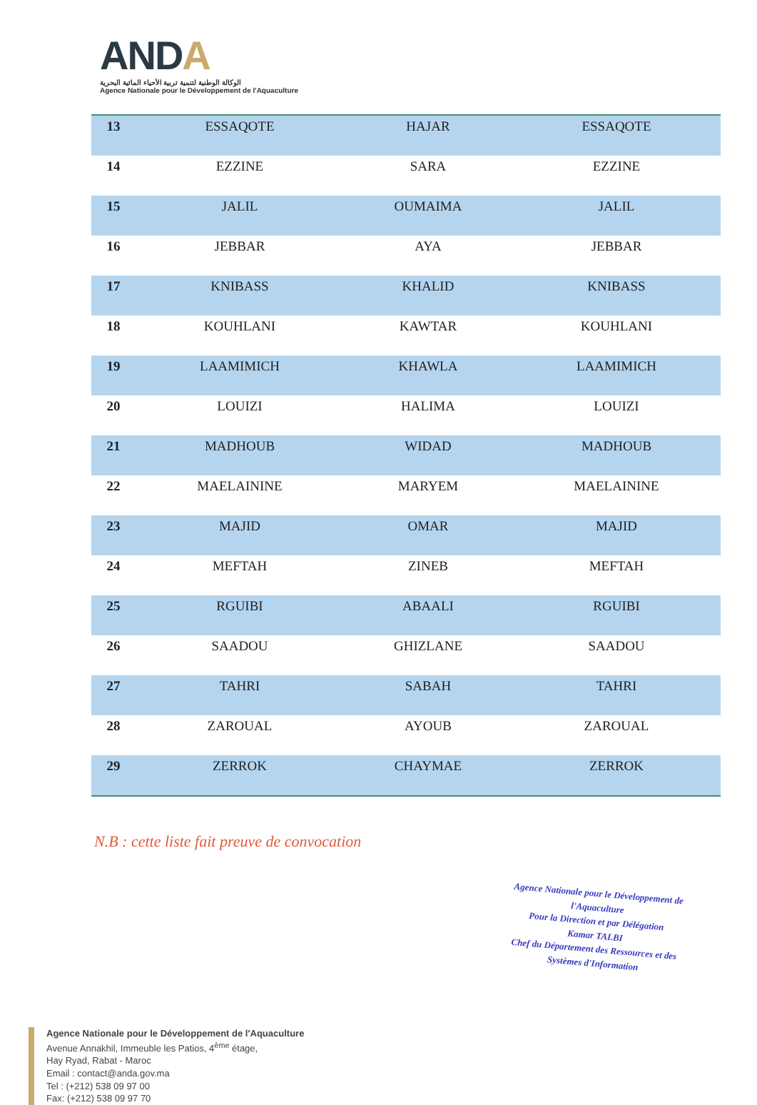ANDA
الوكالة الوطنية لتنمية تربية الأحياء المائية البحرية
Agence Nationale pour le Développement de l'Aquaculture
| 13 | ESSAQOTE | HAJAR | ESSAQOTE |
| 14 | EZZINE | SARA | EZZINE |
| 15 | JALIL | OUMAIMA | JALIL |
| 16 | JEBBAR | AYA | JEBBAR |
| 17 | KNIBASS | KHALID | KNIBASS |
| 18 | KOUHLANI | KAWTAR | KOUHLANI |
| 19 | LAAMIMICH | KHAWLA | LAAMIMICH |
| 20 | LOUIZI | HALIMA | LOUIZI |
| 21 | MADHOUB | WIDAD | MADHOUB |
| 22 | MAELAININE | MARYEM | MAELAININE |
| 23 | MAJID | OMAR | MAJID |
| 24 | MEFTAH | ZINEB | MEFTAH |
| 25 | RGUIBI | ABAALI | RGUIBI |
| 26 | SAADOU | GHIZLANE | SAADOU |
| 27 | TAHRI | SABAH | TAHRI |
| 28 | ZAROUAL | AYOUB | ZAROUAL |
| 29 | ZERROK | CHAYMAE | ZERROK |
N.B : cette liste fait preuve de convocation
Agence Nationale pour le Développement de l'Aquaculture
Pour la Direction et par Délégation
Kamar TALBI
Chef du Département des Ressources et des Systèmes d'Information
Agence Nationale pour le Développement de l'Aquaculture
Avenue Annakhil, Immeuble les Patios, 4<sup>ème</sup> étage,
Hay Ryad, Rabat - Maroc
Email : contact@anda.gov.ma
Tel : (+212) 538 09 97 00
Fax: (+212) 538 09 97 70